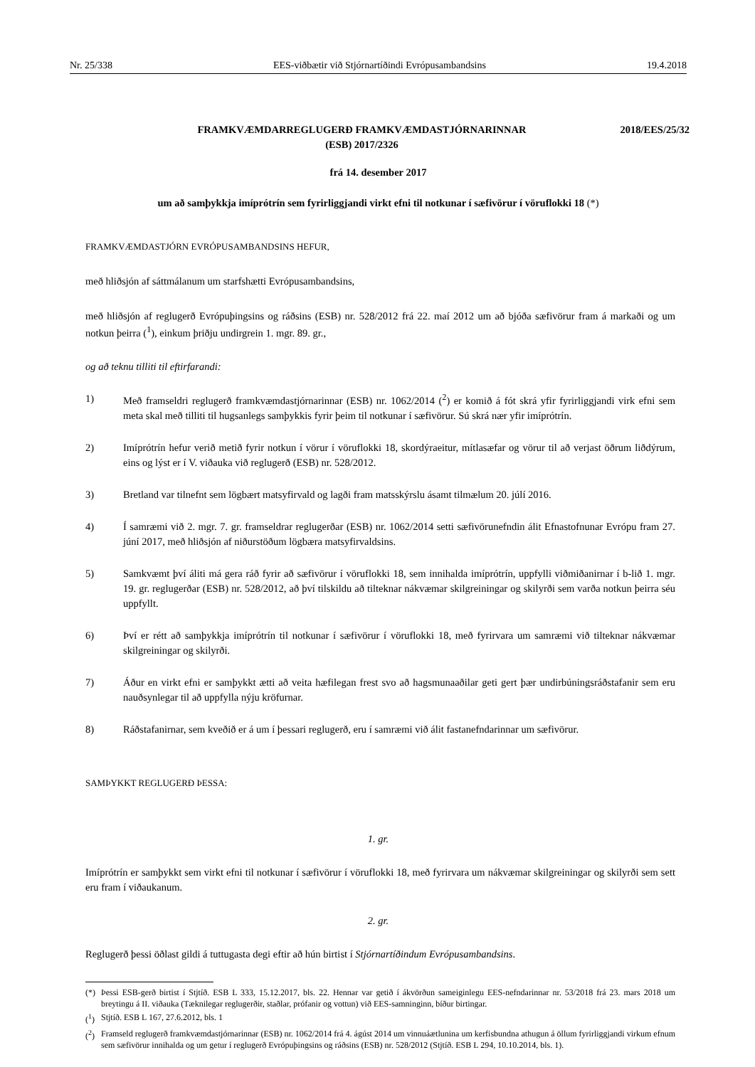Nr. 25/338 EES-viðbætir við Stjórnartíðindi Evrópusambandsins 19.4.2018
FRAMKVÆMDARREGLUGERÐ FRAMKVÆMDASTJÓRNARINNAR
(ESB) 2017/2326
2018/EES/25/32
frá 14. desember 2017
um að samþykkja imíprótrín sem fyrirliggjandi virkt efni til notkunar í sæfivörur í vöruflokki 18 (*)
FRAMKVÆMDASTJÓRN EVRÓPUSAMBANDSINS HEFUR,
með hliðsjón af sáttmálanum um starfshætti Evrópusambandsins,
með hliðsjón af reglugerð Evrópuþingsins og ráðsins (ESB) nr. 528/2012 frá 22. maí 2012 um að bjóða sæfivörur fram á markaði og um notkun þeirra (<sup>1</sup>), einkum þriðju undirgrein 1. mgr. 89. gr.,
og að teknu tilliti til eftirfarandi:
1) Með framseldri reglugerð framkvæmdastjórnarinnar (ESB) nr. 1062/2014 (<sup>2</sup>) er komið á fót skrá yfir fyrirliggjandi virk efni sem meta skal með tilliti til hugsanlegs samþykkis fyrir þeim til notkunar í sæfivörur. Sú skrá nær yfir imíprótrín.
2) Imíprótrín hefur verið metið fyrir notkun í vörur í vöruflokki 18, skordýraeitur, mítlasæfar og vörur til að verjast öðrum liðdýrum, eins og lýst er í V. viðauka við reglugerð (ESB) nr. 528/2012.
3) Bretland var tilnefnt sem lögbært matsyfirvald og lagði fram matsskýrslu ásamt tilmælum 20. júlí 2016.
4) Í samræmi við 2. mgr. 7. gr. framseldrar reglugerðar (ESB) nr. 1062/2014 setti sæfivörunefndin álit Efnastofnunar Evrópu fram 27. júní 2017, með hliðsjón af niðurstöðum lögbæra matsyfirvaldsins.
5) Samkvæmt því áliti má gera ráð fyrir að sæfivörur í vöruflokki 18, sem innihalda imíprótrín, uppfylli viðmiðanirnar í b-lið 1. mgr. 19. gr. reglugerðar (ESB) nr. 528/2012, að því tilskildu að tilteknar nákvæmar skilgreiningar og skilyrði sem varða notkun þeirra séu uppfyllt.
6) Því er rétt að samþykkja imíprótrín til notkunar í sæfivörur í vöruflokki 18, með fyrirvara um samræmi við tilteknar nákvæmar skilgreiningar og skilyrði.
7) Áður en virkt efni er samþykkt ætti að veita hæfilegan frest svo að hagsmunaaðilar geti gert þær undirbúningsráðstafanir sem eru nauðsynlegar til að uppfylla nýju kröfurnar.
8) Ráðstafanirnar, sem kveðið er á um í þessari reglugerð, eru í samræmi við álit fastanefndarinnar um sæfivörur.
SAMÞYKKT REGLUGERÐ ÞESSA:
1. gr.
Imíprótrín er samþykkt sem virkt efni til notkunar í sæfivörur í vöruflokki 18, með fyrirvara um nákvæmar skilgreiningar og skilyrði sem sett eru fram í viðaukanum.
2. gr.
Reglugerð þessi öðlast gildi á tuttugasta degi eftir að hún birtist í Stjórnartíðindum Evrópusambandsins.
(*) Þessi ESB-gerð birtist í Stjtíð. ESB L 333, 15.12.2017, bls. 22. Hennar var getið í ákvörðun sameiginlegu EES-nefndarinnar nr. 53/2018 frá 23. mars 2018 um breytingu á II. viðauka (Tæknilegar reglugerðir, staðlar, prófanir og vottun) við EES-samninginn, bíður birtingar.
(<sup>1</sup>) Stjtíð. ESB L 167, 27.6.2012, bls. 1
(<sup>2</sup>) Framseld reglugerð framkvæmdastjórnarinnar (ESB) nr. 1062/2014 frá 4. ágúst 2014 um vinnuáætlunina um kerfisbundna athugun á öllum fyrirliggjandi virkum efnum sem sæfivörur innihalda og um getur í reglugerð Evrópuþingsins og ráðsins (ESB) nr. 528/2012 (Stjtíð. ESB L 294, 10.10.2014, bls. 1).